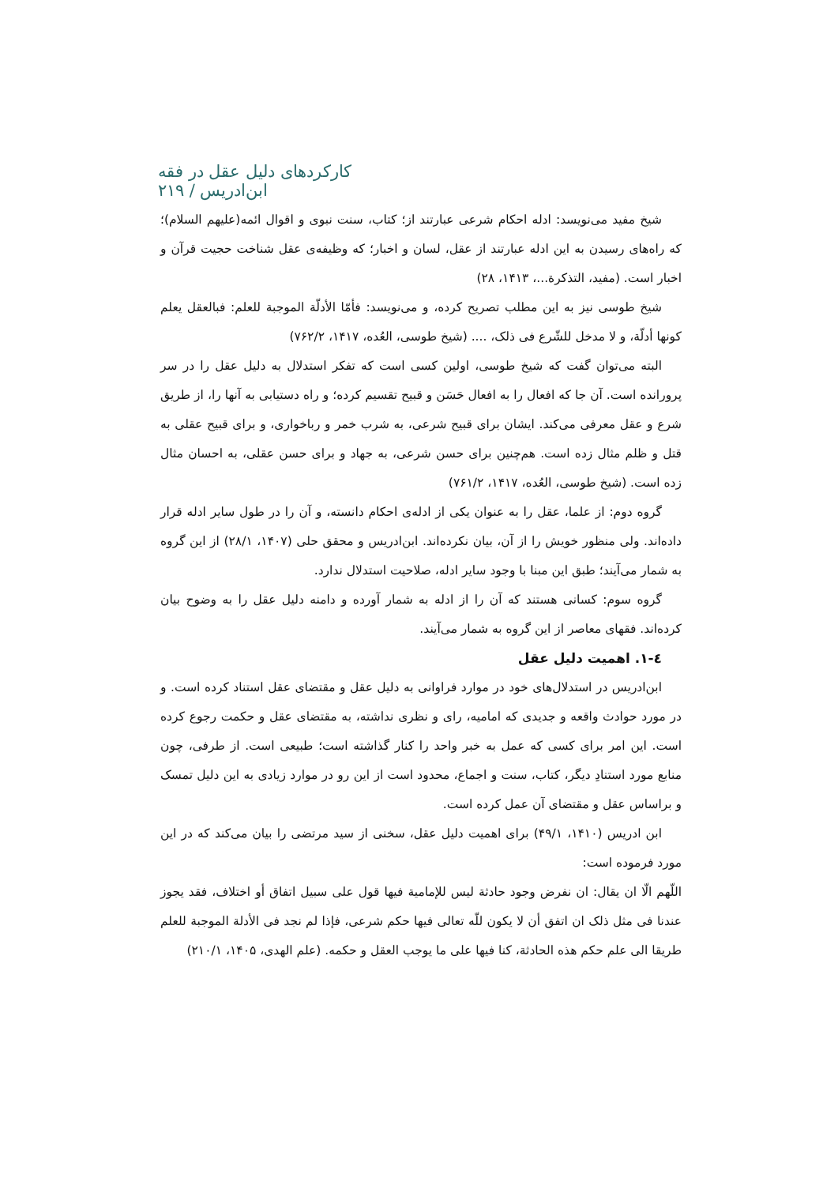کارکردهای دلیل عقل در فقه ابن‌ادریس / ۲۱۹
شیخ مفید می‌نویسد: ادله احکام شرعی عبارتند از؛ کتاب، سنت نبوی و اقوال ائمه(علیهم السلام)؛ که راه‌های رسیدن به این ادله عبارتند از عقل، لسان و اخبار؛ که وظیفه‌ی عقل شناخت حجیت قرآن و اخبار است. (مفید، التذکرة...، ۱۴۱۳، ۲۸)
شیخ طوسی نیز به این مطلب تصریح کرده، و می‌نویسد: فأمّا الأدلّة الموجبة للعلم: فبالعقل یعلم کونها أدلّة، و لا مدخل للشّرع فی ذلک، .... (شیخ طوسی، العُده، ۱۴۱۷، ۷۶۲/۲)
البته می‌توان گفت که شیخ طوسی، اولین کسی است که تفکر استدلال به دلیل عقل را در سر پرورانده است. آن جا که افعال را به افعال حَسَن و قبیح تقسیم کرده؛ و راه دستیابی به آنها را، از طریق شرع و عقل معرفی می‌کند. ایشان برای قبیح شرعی، به شرب خمر و رباخواری، و برای قبیح عقلی به قتل و ظلم مثال زده است. هم‌چنین برای حسن شرعی، به جهاد و برای حسن عقلی، به احسان مثال زده است. (شیخ طوسی، العُده، ۱۴۱۷، ۷۶۱/۲)
گروه دوم: از علما، عقل را به عنوان یکی از ادله‌ی احکام دانسته، و آن را در طول سایر ادله قرار داده‌اند. ولی منظور خویش را از آن، بیان نکرده‌اند. ابن‌ادریس و محقق حلی (۱۴۰۷، ۲۸/۱) از این گروه به شمار می‌آیند؛ طبق این مبنا با وجود سایر ادله، صلاحیت استدلال ندارد.
گروه سوم: کسانی هستند که آن را از ادله به شمار آورده و دامنه دلیل عقل را به وضوح بیان کرده‌اند. فقهای معاصر از این گروه به شمار می‌آیند.
٤-١. اهمیت دلیل عقل
ابن‌ادریس در استدلال‌های خود در موارد فراوانی به دلیل عقل و مقتضای عقل استناد کرده است. و در مورد حوادث واقعه و جدیدی که امامیه، رای و نظری نداشته، به مقتضای عقل و حکمت رجوع کرده است. این امر برای کسی که عمل به خبر واحد را کنار گذاشته است؛ طبیعی است. از طرفی، چون منابع مورد استنادِ دیگر، کتاب، سنت و اجماع، محدود است از این رو در موارد زیادی به این دلیل تمسک و براساس عقل و مقتضای آن عمل کرده است.
ابن ادریس (۱۴۱۰، ۴۹/۱) برای اهمیت دلیل عقل، سخنی از سید مرتضی را بیان می‌کند که در این مورد فرموده است:
اللّهم الّا ان یقال: ان نفرض وجود حادثة لیس للإمامیة فیها قول علی سبیل اتفاق أو اختلاف، فقد یجوز عندنا فی مثل ذلک ان اتفق أن لا یکون للّه تعالی فیها حکم شرعی، فإذا لم نجد فی الأدلة الموجبة للعلم طریقا الی علم حکم هذه الحادثة، کنا فیها علی ما یوجب العقل و حکمه. (علم الهدی، ۱۴۰۵، ۲۱۰/۱)